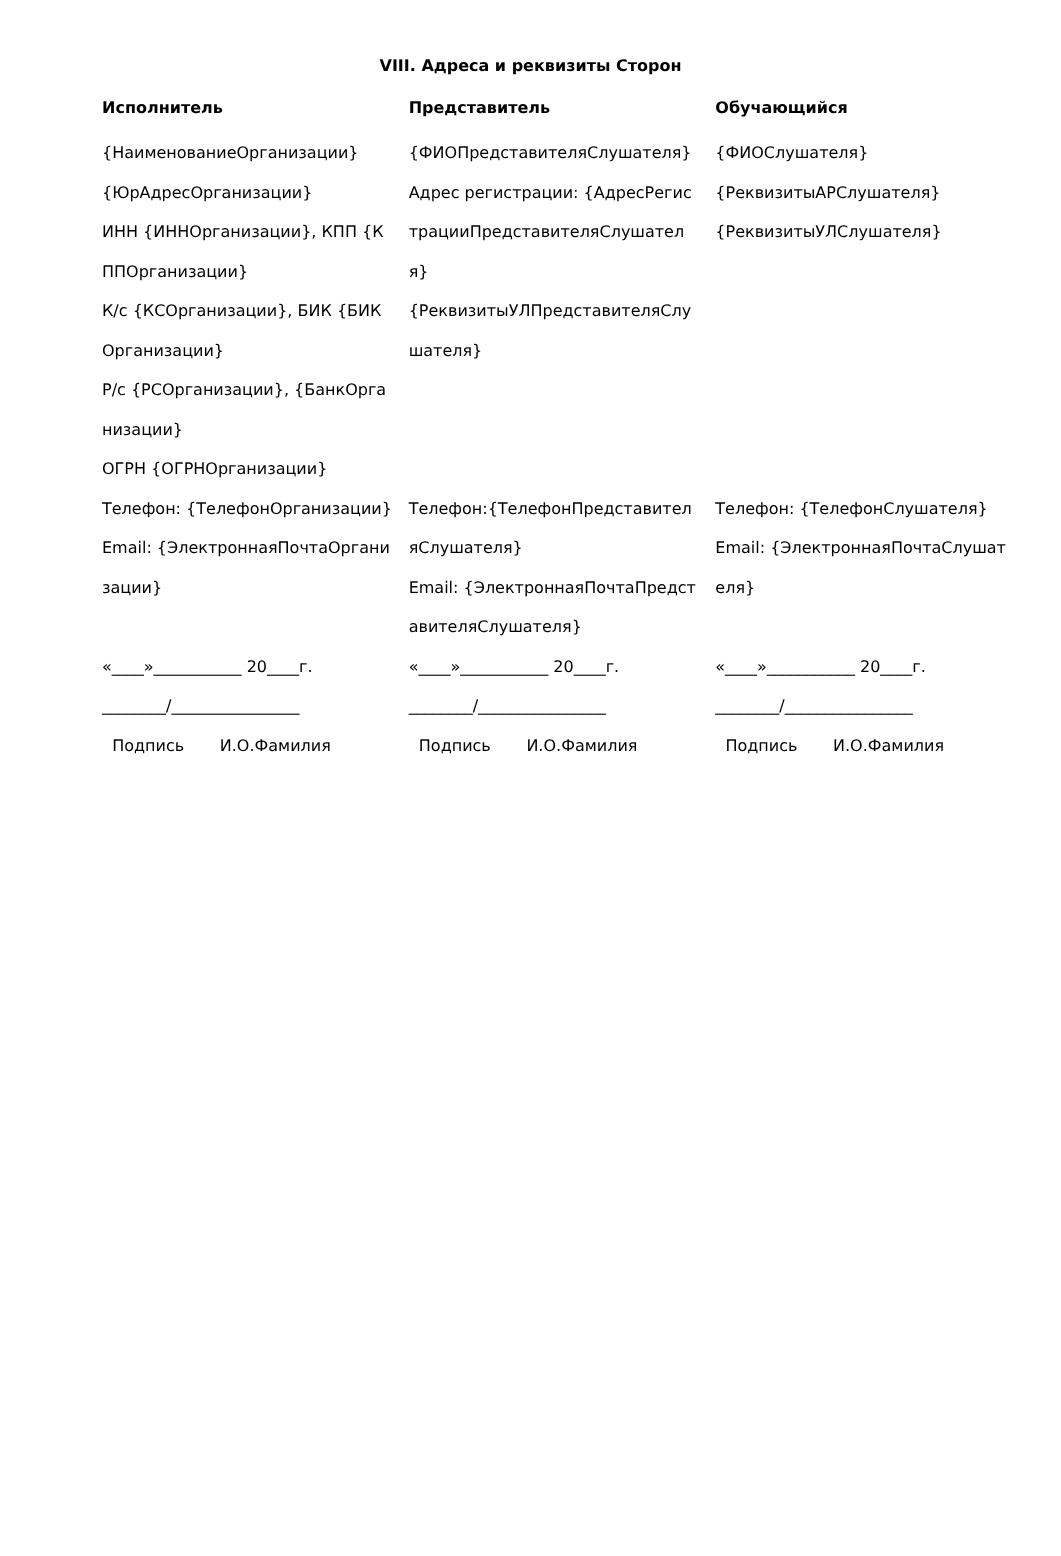VIII. Адреса и реквизиты Сторон
| Исполнитель | Представитель | Обучающийся |
| --- | --- | --- |
| {НаименованиеОрганизации} {ЮрАдресОрганизации} ИНН {ИННОрганизации}, КПП {КППОрганизации} К/с {КСОрганизации}, БИК {БИКОрганизации} Р/с {РСОрганизации}, {БанкОрганизации} ОГРН {ОГРНОрганизации} | {ФИОПредставителяСлушателя} Адрес регистрации: {АдресРегистрацииПредставителяСлушателя} {РеквизитыУЛПредставителяСлушателя} | {ФИОСлушателя} {РеквизитыАРСлушателя} {РеквизитыУЛСлушателя} |
| Телефон: {ТелефонОрганизации} Email: {ЭлектроннаяПочтаОрганизации} | Телефон:{ТелефонПредставителяСлушателя} Email: {ЭлектроннаяПочтаПредставителяСлушателя} | Телефон: {ТелефонСлушателя} Email: {ЭлектроннаяПочтаСлушателя} |
| «____»___________ 20____г. ________/________________ Подпись И.О.Фамилия | «____»___________ 20____г. ________/________________ Подпись И.О.Фамилия | «____»___________ 20____г. ________/________________ Подпись И.О.Фамилия |